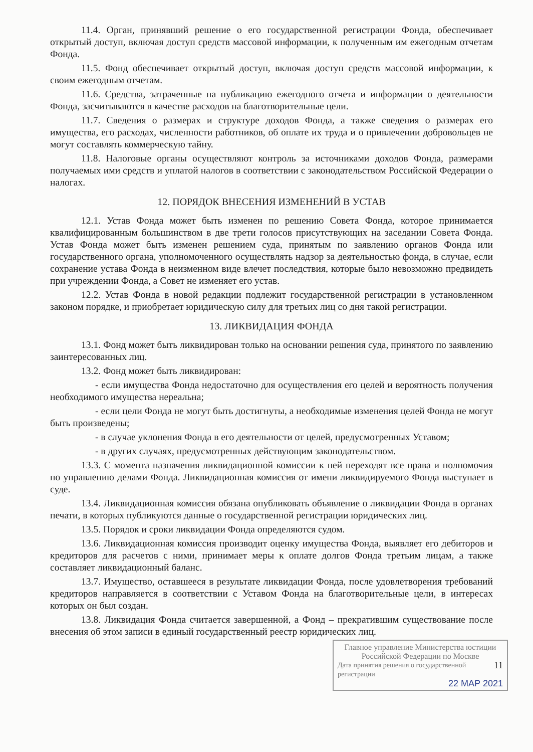11.4. Орган, принявший решение о его государственной регистрации Фонда, обеспечивает открытый доступ, включая доступ средств массовой информации, к полученным им ежегодным отчетам Фонда.
11.5. Фонд обеспечивает открытый доступ, включая доступ средств массовой информации, к своим ежегодным отчетам.
11.6. Средства, затраченные на публикацию ежегодного отчета и информации о деятельности Фонда, засчитываются в качестве расходов на благотворительные цели.
11.7. Сведения о размерах и структуре доходов Фонда, а также сведения о размерах его имущества, его расходах, численности работников, об оплате их труда и о привлечении добровольцев не могут составлять коммерческую тайну.
11.8. Налоговые органы осуществляют контроль за источниками доходов Фонда, размерами получаемых ими средств и уплатой налогов в соответствии с законодательством Российской Федерации о налогах.
12. ПОРЯДОК ВНЕСЕНИЯ ИЗМЕНЕНИЙ В УСТАВ
12.1. Устав Фонда может быть изменен по решению Совета Фонда, которое принимается квалифицированным большинством в две трети голосов присутствующих на заседании Совета Фонда. Устав Фонда может быть изменен решением суда, принятым по заявлению органов Фонда или государственного органа, уполномоченного осуществлять надзор за деятельностью фонда, в случае, если сохранение устава Фонда в неизменном виде влечет последствия, которые было невозможно предвидеть при учреждении Фонда, а Совет не изменяет его устав.
12.2. Устав Фонда в новой редакции подлежит государственной регистрации в установленном законом порядке, и приобретает юридическую силу для третьих лиц со дня такой регистрации.
13. ЛИКВИДАЦИЯ ФОНДА
13.1. Фонд может быть ликвидирован только на основании решения суда, принятого по заявлению заинтересованных лиц.
13.2. Фонд может быть ликвидирован:
- если имущества Фонда недостаточно для осуществления его целей и вероятность получения необходимого имущества нереальна;
- если цели Фонда не могут быть достигнуты, а необходимые изменения целей Фонда не могут быть произведены;
- в случае уклонения Фонда в его деятельности от целей, предусмотренных Уставом;
- в других случаях, предусмотренных действующим законодательством.
13.3. С момента назначения ликвидационной комиссии к ней переходят все права и полномочия по управлению делами Фонда. Ликвидационная комиссия от имени ликвидируемого Фонда выступает в суде.
13.4. Ликвидационная комиссия обязана опубликовать объявление о ликвидации Фонда в органах печати, в которых публикуются данные о государственной регистрации юридических лиц.
13.5. Порядок и сроки ликвидации Фонда определяются судом.
13.6. Ликвидационная комиссия производит оценку имущества Фонда, выявляет его дебиторов и кредиторов для расчетов с ними, принимает меры к оплате долгов Фонда третьим лицам, а также составляет ликвидационный баланс.
13.7. Имущество, оставшееся в результате ликвидации Фонда, после удовлетворения требований кредиторов направляется в соответствии с Уставом Фонда на благотворительные цели, в интересах которых он был создан.
13.8. Ликвидация Фонда считается завершенной, а Фонд – прекратившим существование после внесения об этом записи в единый государственный реестр юридических лиц.
Главное управление Министерства юстиции Российской Федерации по Москве
Дата принятия решения о государственной регистрации 11
22 МАР 2021